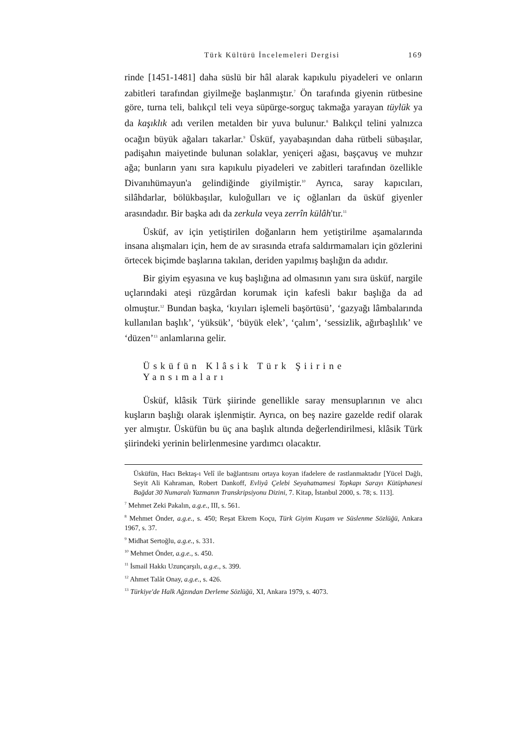Türk Kültürü İncelemeleri Dergisi 169
rinde [1451-1481] daha süslü bir hâl alarak kapıkulu piyadeleri ve onların zabitleri tarafından giyilmeğe başlanmıştır.<sup>7</sup> Ön tarafında giyenin rütbesine göre, turna teli, balıkçıl teli veya süpürge-sorguç takmağa yarayan tüylük ya da kaşıklık adı verilen metalden bir yuva bulunur.<sup>8</sup> Balıkçıl telini yalnızca ocağın büyük ağaları takarlar.<sup>9</sup> Üsküf, yayabaşından daha rütbeli sübaşılar, padişahın maiyetinde bulunan solaklar, yeniçeri ağası, başçavuş ve muhzır ağa; bunların yanı sıra kapıkulu piyadeleri ve zabitleri tarafından özellikle Divanıhümayun'a gelindiğinde giyilmiştir.<sup>10</sup> Ayrıca, saray kapıcıları, silâhdarlar, bölükbaşılar, kuloğulları ve iç oğlanları da üsküf giyenler arasındadır. Bir başka adı da zerkula veya zerrîn külâh'tır.<sup>11</sup>
Üsküf, av için yetiştirilen doğanların hem yetiştirilme aşamalarında insana alışmaları için, hem de av sırasında etrafa saldırmamaları için gözlerini örtecek biçimde başlarına takılan, deriden yapılmış başlığın da adıdır.
Bir giyim eşyasına ve kuş başlığına ad olmasının yanı sıra üsküf, nargile uçlarındaki ateşi rüzgârdan korumak için kafesli bakır başlığa da ad olmuştur.<sup>12</sup> Bundan başka, ‘kıyıları işlemeli başörtüsü’, ‘gazyağı lâmbalarında kullanılan başlık’, ‘yüksük’, ‘büyük elek’, ‘çalım’, ‘sessizlik, ağırbaşlılık’ ve ‘düzen’<sup>13</sup> anlamlarına gelir.
Üsküfün Klâsik Türk Şiirine Yansımaları
Üsküf, klâsik Türk şiirinde genellikle saray mensuplarının ve alıcı kuşların başlığı olarak işlenmiştir. Ayrıca, on beş nazire gazelde redif olarak yer almıştır. Üsküfün bu üç ana başlık altında değerlendirilmesi, klâsik Türk şiirindeki yerinin belirlenmesine yardımcı olacaktır.
Üsküfün, Hacı Bektaş-ı Velî ile bağlantısını ortaya koyan ifadelere de rastlanmaktadır [Yücel Dağlı, Seyit Ali Kahraman, Robert Dankoff, Evliyâ Çelebi Seyahatnamesi Topkapı Sarayı Kütüphanesi Bağdat 30 Numaralı Yazmanın Transkripsiyonu Dizini, 7. Kitap, İstanbul 2000, s. 78; s. 113].
<sup>7</sup> Mehmet Zeki Pakalın, a.g.e., III, s. 561.
<sup>8</sup> Mehmet Önder, a.g.e., s. 450; Reşat Ekrem Koçu, Türk Giyim Kuşam ve Süslenme Sözlüğü, Ankara 1967, s. 37.
<sup>9</sup> Midhat Sertoğlu, a.g.e., s. 331.
<sup>10</sup> Mehmet Önder, a.g.e., s. 450.
<sup>11</sup> İsmail Hakkı Uzunçarşılı, a.g.e., s. 399.
<sup>12</sup> Ahmet Talât Onay, a.g.e., s. 426.
<sup>13</sup> Türkiye'de Halk Ağzından Derleme Sözlüğü, XI, Ankara 1979, s. 4073.